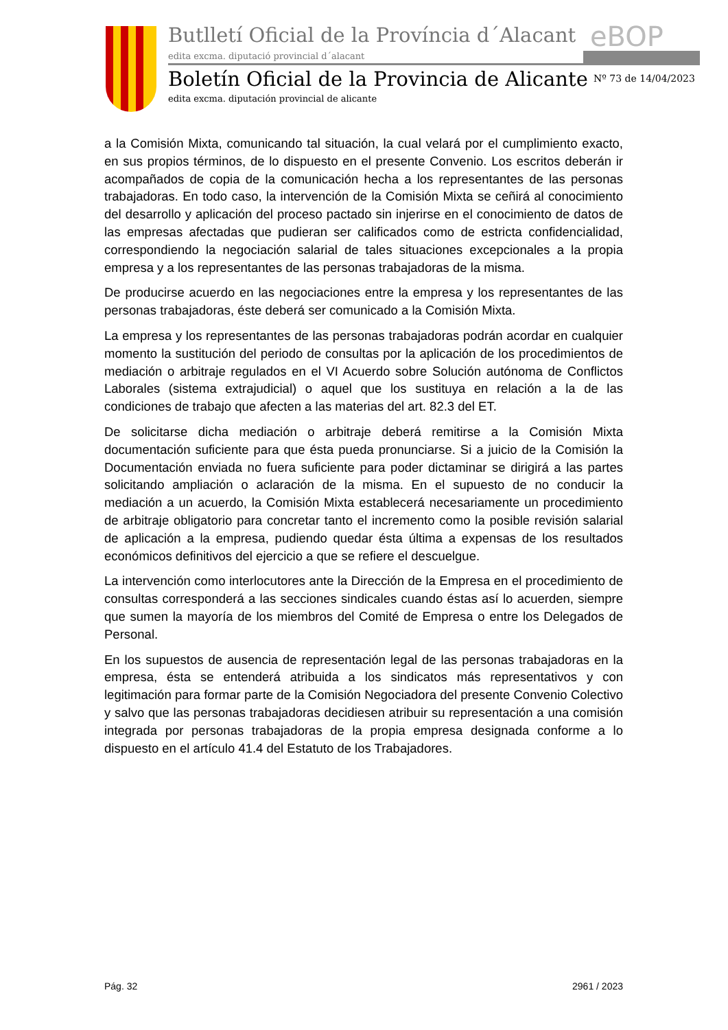eBOP
Butlletí Oficial de la Província d´Alacant
edita excma. diputació provincial d´alacant
Boletín Oficial de la Provincia de Alicante
edita excma. diputación provincial de alicante
Nº 73 de 14/04/2023
a la Comisión Mixta, comunicando tal situación, la cual velará por el cumplimiento exacto, en sus propios términos, de lo dispuesto en el presente Convenio. Los escritos deberán ir acompañados de copia de la comunicación hecha a los representantes de las personas trabajadoras. En todo caso, la intervención de la Comisión Mixta se ceñirá al conocimiento del desarrollo y aplicación del proceso pactado sin injerirse en el conocimiento de datos de las empresas afectadas que pudieran ser calificados como de estricta confidencialidad, correspondiendo la negociación salarial de tales situaciones excepcionales a la propia empresa y a los representantes de las personas trabajadoras de la misma.
De producirse acuerdo en las negociaciones entre la empresa y los representantes de las personas trabajadoras, éste deberá ser comunicado a la Comisión Mixta.
La empresa y los representantes de las personas trabajadoras podrán acordar en cualquier momento la sustitución del periodo de consultas por la aplicación de los procedimientos de mediación o arbitraje regulados en el VI Acuerdo sobre Solución autónoma de Conflictos Laborales (sistema extrajudicial) o aquel que los sustituya en relación a la de las condiciones de trabajo que afecten a las materias del art. 82.3 del ET.
De solicitarse dicha mediación o arbitraje deberá remitirse a la Comisión Mixta documentación suficiente para que ésta pueda pronunciarse. Si a juicio de la Comisión la Documentación enviada no fuera suficiente para poder dictaminar se dirigirá a las partes solicitando ampliación o aclaración de la misma. En el supuesto de no conducir la mediación a un acuerdo, la Comisión Mixta establecerá necesariamente un procedimiento de arbitraje obligatorio para concretar tanto el incremento como la posible revisión salarial de aplicación a la empresa, pudiendo quedar ésta última a expensas de los resultados económicos definitivos del ejercicio a que se refiere el descuelgue.
La intervención como interlocutores ante la Dirección de la Empresa en el procedimiento de consultas corresponderá a las secciones sindicales cuando éstas así lo acuerden, siempre que sumen la mayoría de los miembros del Comité de Empresa o entre los Delegados de Personal.
En los supuestos de ausencia de representación legal de las personas trabajadoras en la empresa, ésta se entenderá atribuida a los sindicatos más representativos y con legitimación para formar parte de la Comisión Negociadora del presente Convenio Colectivo y salvo que las personas trabajadoras decidiesen atribuir su representación a una comisión integrada por personas trabajadoras de la propia empresa designada conforme a lo dispuesto en el artículo 41.4 del Estatuto de los Trabajadores.
Pág. 32 2961 / 2023